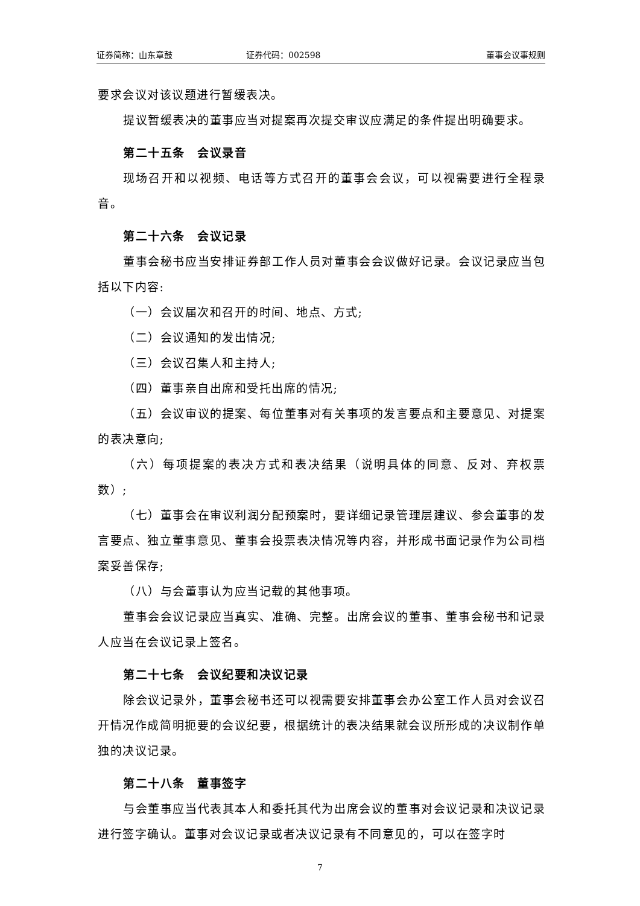证券简称：山东章鼓 证券代码：002598 董事会议事规则
要求会议对该议题进行暂缓表决。
提议暂缓表决的董事应当对提案再次提交审议应满足的条件提出明确要求。
第二十五条　会议录音
现场召开和以视频、电话等方式召开的董事会会议，可以视需要进行全程录音。
第二十六条　会议记录
董事会秘书应当安排证券部工作人员对董事会会议做好记录。会议记录应当包括以下内容:
（一）会议届次和召开的时间、地点、方式;
（二）会议通知的发出情况;
（三）会议召集人和主持人;
（四）董事亲自出席和受托出席的情况;
（五）会议审议的提案、每位董事对有关事项的发言要点和主要意见、对提案的表决意向;
（六）每项提案的表决方式和表决结果（说明具体的同意、反对、弃权票数）;
（七）董事会在审议利润分配预案时，要详细记录管理层建议、参会董事的发言要点、独立董事意见、董事会投票表决情况等内容，并形成书面记录作为公司档案妥善保存;
（八）与会董事认为应当记载的其他事项。
董事会会议记录应当真实、准确、完整。出席会议的董事、董事会秘书和记录人应当在会议记录上签名。
第二十七条　会议纪要和决议记录
除会议记录外，董事会秘书还可以视需要安排董事会办公室工作人员对会议召开情况作成简明扼要的会议纪要，根据统计的表决结果就会议所形成的决议制作单独的决议记录。
第二十八条　董事签字
与会董事应当代表其本人和委托其代为出席会议的董事对会议记录和决议记录进行签字确认。董事对会议记录或者决议记录有不同意见的，可以在签字时
7